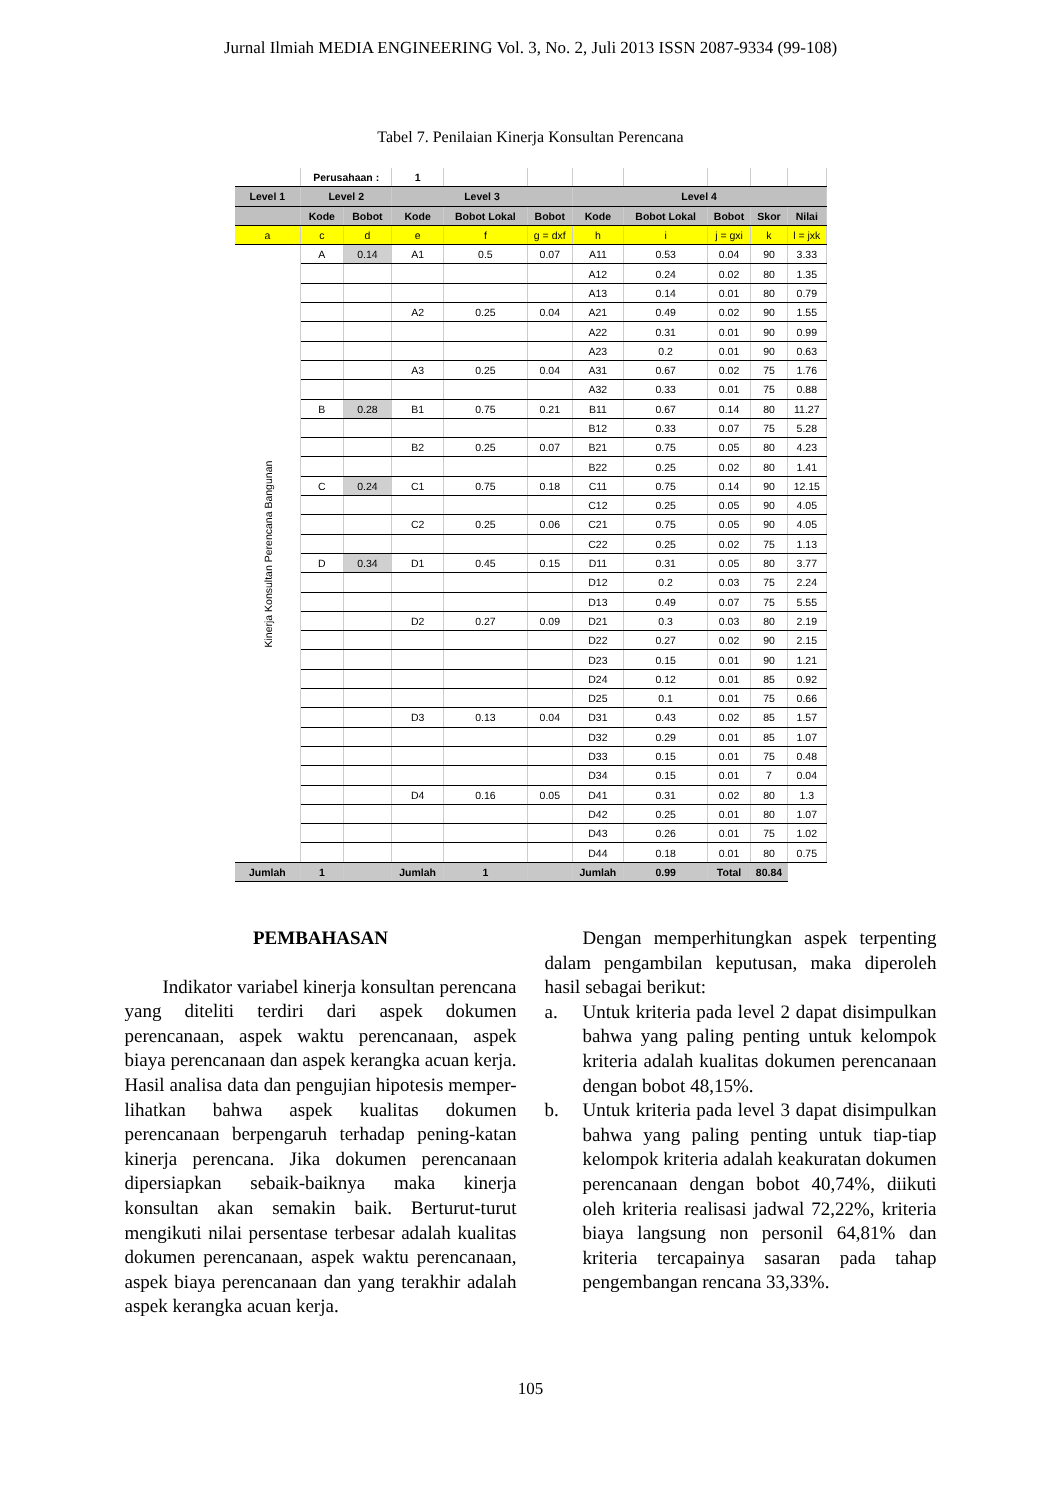Jurnal Ilmiah MEDIA ENGINEERING Vol. 3, No. 2, Juli 2013 ISSN 2087-9334 (99-108)
Tabel 7. Penilaian Kinerja Konsultan Perencana
| | Perusahaan : | | 1 | | | | | | | |
| Level 1 | Level 2 | | Level 3 | | | Level 4 | | | | |
| | Kode | Bobot | Kode | Bobot Lokal | Bobot | Kode | Bobot Lokal | Bobot | Skor | Nilai |
| a | c | d | e | f | g = dxf | h | i | j = gxi | k | l = jxk |
| Kinerja Konsultan Perencana Bangunan | A | 0.14 | A1 | 0.5 | 0.07 | A11 | 0.53 | 0.04 | 90 | 3.33 |
| | | | | | | A12 | 0.24 | 0.02 | 80 | 1.35 |
| | | | | | | A13 | 0.14 | 0.01 | 80 | 0.79 |
| | | | A2 | 0.25 | 0.04 | A21 | 0.49 | 0.02 | 90 | 1.55 |
| | | | | | | A22 | 0.31 | 0.01 | 90 | 0.99 |
| | | | | | | A23 | 0.2 | 0.01 | 90 | 0.63 |
| | | | A3 | 0.25 | 0.04 | A31 | 0.67 | 0.02 | 75 | 1.76 |
| | | | | | | A32 | 0.33 | 0.01 | 75 | 0.88 |
| | B | 0.28 | B1 | 0.75 | 0.21 | B11 | 0.67 | 0.14 | 80 | 11.27 |
| | | | | | | B12 | 0.33 | 0.07 | 75 | 5.28 |
| | | | B2 | 0.25 | 0.07 | B21 | 0.75 | 0.05 | 80 | 4.23 |
| | | | | | | B22 | 0.25 | 0.02 | 80 | 1.41 |
| | C | 0.24 | C1 | 0.75 | 0.18 | C11 | 0.75 | 0.14 | 90 | 12.15 |
| | | | | | | C12 | 0.25 | 0.05 | 90 | 4.05 |
| | | | C2 | 0.25 | 0.06 | C21 | 0.75 | 0.05 | 90 | 4.05 |
| | | | | | | C22 | 0.25 | 0.02 | 75 | 1.13 |
| | D | 0.34 | D1 | 0.45 | 0.15 | D11 | 0.31 | 0.05 | 80 | 3.77 |
| | | | | | | D12 | 0.2 | 0.03 | 75 | 2.24 |
| | | | | | | D13 | 0.49 | 0.07 | 75 | 5.55 |
| | | | D2 | 0.27 | 0.09 | D21 | 0.3 | 0.03 | 80 | 2.19 |
| | | | | | | D22 | 0.27 | 0.02 | 90 | 2.15 |
| | | | | | | D23 | 0.15 | 0.01 | 90 | 1.21 |
| | | | | | | D24 | 0.12 | 0.01 | 85 | 0.92 |
| | | | | | | D25 | 0.1 | 0.01 | 75 | 0.66 |
| | | | D3 | 0.13 | 0.04 | D31 | 0.43 | 0.02 | 85 | 1.57 |
| | | | | | | D32 | 0.29 | 0.01 | 85 | 1.07 |
| | | | | | | D33 | 0.15 | 0.01 | 75 | 0.48 |
| | | | | | | D34 | 0.15 | 0.01 | 7 | 0.04 |
| | | | D4 | 0.16 | 0.05 | D41 | 0.31 | 0.02 | 80 | 1.3 |
| | | | | | | D42 | 0.25 | 0.01 | 80 | 1.07 |
| | | | | | | D43 | 0.26 | 0.01 | 75 | 1.02 |
| | | | | | | D44 | 0.18 | 0.01 | 80 | 0.75 |
| Jumlah | 1 | | Jumlah | 1 | | Jumlah | 0.99 | Total | 80.84 | |
PEMBAHASAN
Indikator variabel kinerja konsultan perencana yang diteliti terdiri dari aspek dokumen perencanaan, aspek waktu perencanaan, aspek biaya perencanaan dan aspek kerangka acuan kerja. Hasil analisa data dan pengujian hipotesis memper-lihatkan bahwa aspek kualitas dokumen perencanaan berpengaruh terhadap pening-katan kinerja perencana. Jika dokumen perencanaan dipersiapkan sebaik-baiknya maka kinerja konsultan akan semakin baik. Berturut-turut mengikuti nilai persentase terbesar adalah kualitas dokumen perencanaan, aspek waktu perencanaan, aspek biaya perencanaan dan yang terakhir adalah aspek kerangka acuan kerja.
Dengan memperhitungkan aspek terpenting dalam pengambilan keputusan, maka diperoleh hasil sebagai berikut:
a. Untuk kriteria pada level 2 dapat disimpulkan bahwa yang paling penting untuk kelompok kriteria adalah kualitas dokumen perencanaan dengan bobot 48,15%.
b. Untuk kriteria pada level 3 dapat disimpulkan bahwa yang paling penting untuk tiap-tiap kelompok kriteria adalah keakuratan dokumen perencanaan dengan bobot 40,74%, diikuti oleh kriteria realisasi jadwal 72,22%, kriteria biaya langsung non personil 64,81% dan kriteria tercapainya sasaran pada tahap pengembangan rencana 33,33%.
105